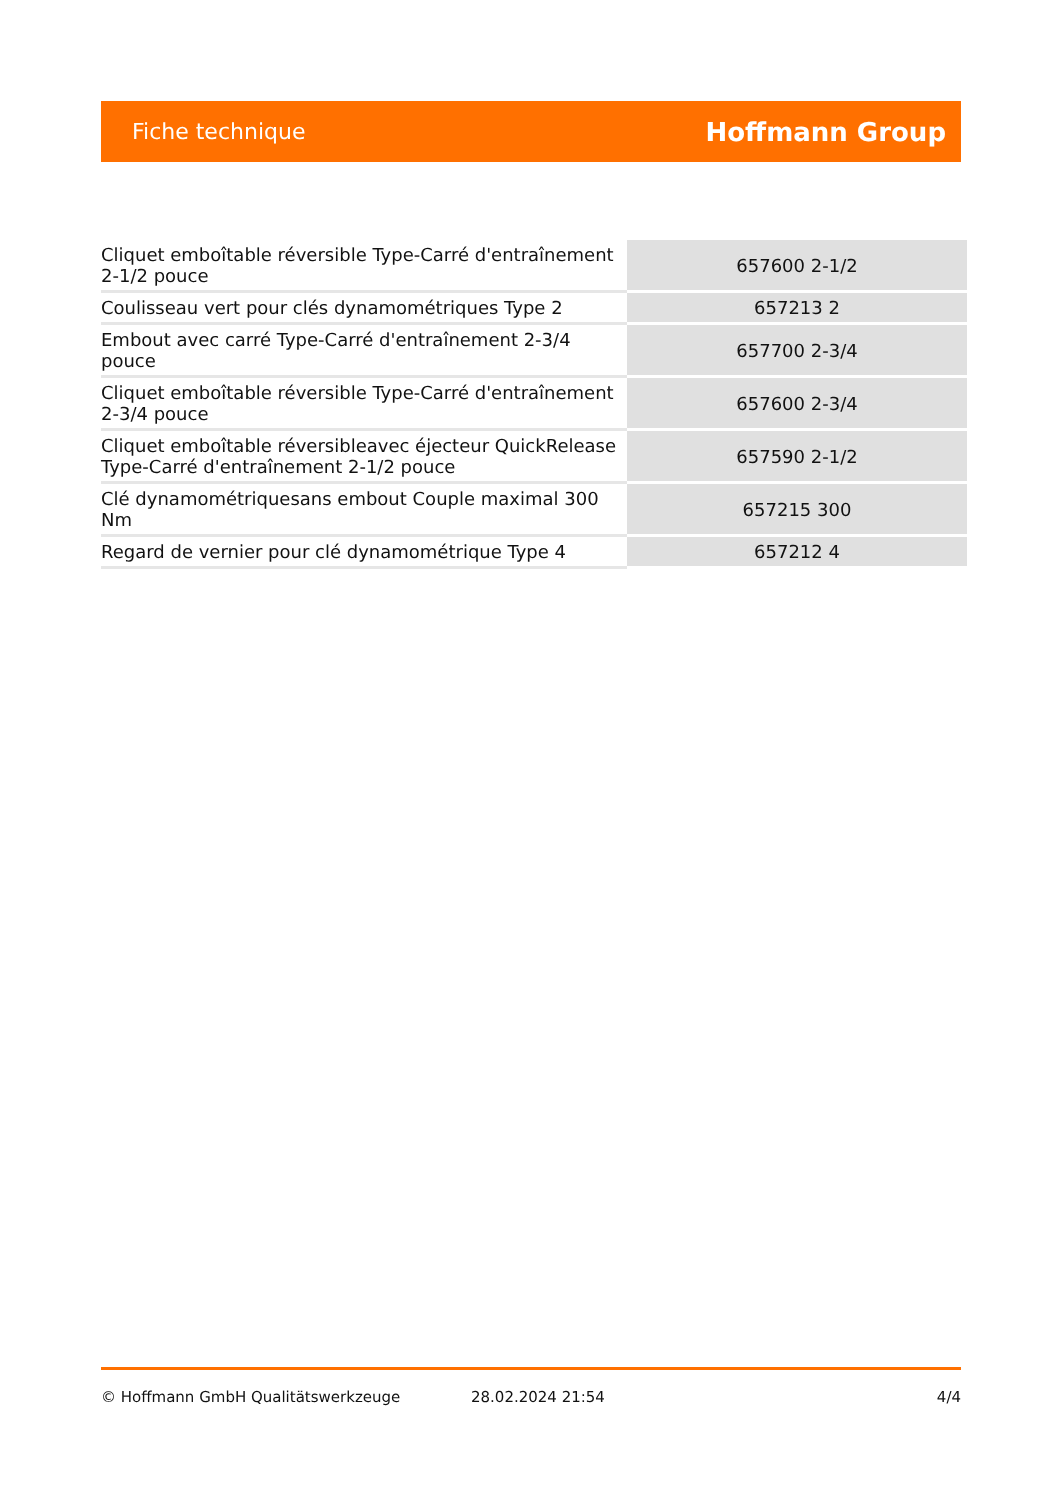Fiche technique Hoffmann Group
| Cliquet emboîtable réversible Type-Carré d'entraînement 2-1/2 pouce | 657600 2-1/2 |
| Coulisseau vert pour clés dynamométriques Type 2 | 657213 2 |
| Embout avec carré Type-Carré d'entraînement 2-3/4 pouce | 657700 2-3/4 |
| Cliquet emboîtable réversible Type-Carré d'entraînement 2-3/4 pouce | 657600 2-3/4 |
| Cliquet emboîtable réversibleavec éjecteur QuickRelease Type-Carré d'entraînement 2-1/2 pouce | 657590 2-1/2 |
| Clé dynamométriquesans embout Couple maximal 300 Nm | 657215 300 |
| Regard de vernier pour clé dynamométrique Type 4 | 657212 4 |
© Hoffmann GmbH Qualitätswerkzeuge 28.02.2024 21:54 4/4